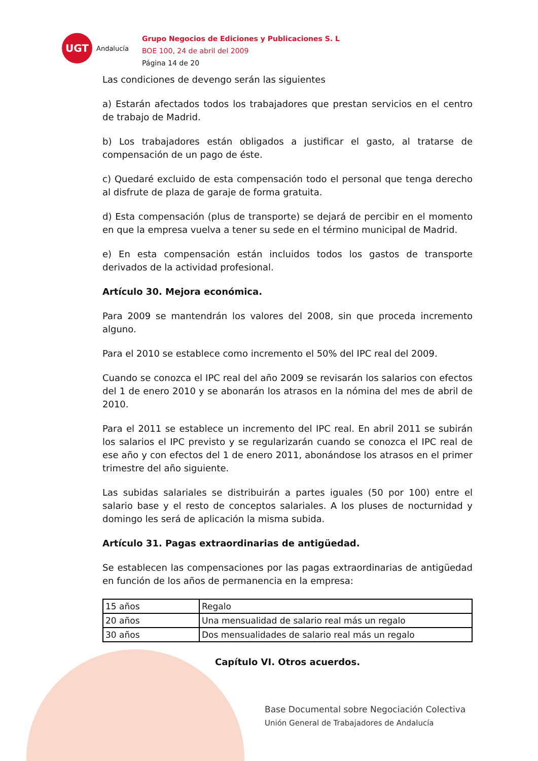UGT
Andalucía
Grupo Negocios de Ediciones y Publicaciones S. L
BOE 100, 24 de abril del 2009
Página 14 de 20
Las condiciones de devengo serán las siguientes
a) Estarán afectados todos los trabajadores que prestan servicios en el centro de trabajo de Madrid.
b) Los trabajadores están obligados a justificar el gasto, al tratarse de compensación de un pago de éste.
c) Quedaré excluido de esta compensación todo el personal que tenga derecho al disfrute de plaza de garaje de forma gratuita.
d) Esta compensación (plus de transporte) se dejará de percibir en el momento en que la empresa vuelva a tener su sede en el término municipal de Madrid.
e) En esta compensación están incluidos todos los gastos de transporte derivados de la actividad profesional.
Artículo 30. Mejora económica.
Para 2009 se mantendrán los valores del 2008, sin que proceda incremento alguno.
Para el 2010 se establece como incremento el 50% del IPC real del 2009.
Cuando se conozca el IPC real del año 2009 se revisarán los salarios con efectos del 1 de enero 2010 y se abonarán los atrasos en la nómina del mes de abril de 2010.
Para el 2011 se establece un incremento del IPC real. En abril 2011 se subirán los salarios el IPC previsto y se regularizarán cuando se conozca el IPC real de ese año y con efectos del 1 de enero 2011, abonándose los atrasos en el primer trimestre del año siguiente.
Las subidas salariales se distribuirán a partes iguales (50 por 100) entre el salario base y el resto de conceptos salariales. A los pluses de nocturnidad y domingo les será de aplicación la misma subida.
Artículo 31. Pagas extraordinarias de antigüedad.
Se establecen las compensaciones por las pagas extraordinarias de antigüedad en función de los años de permanencia en la empresa:
| 15 años | Regalo |
| 20 años | Una mensualidad de salario real más un regalo |
| 30 años | Dos mensualidades de salario real más un regalo |
Capítulo VI. Otros acuerdos.
Base Documental sobre Negociación Colectiva
Unión General de Trabajadores de Andalucía